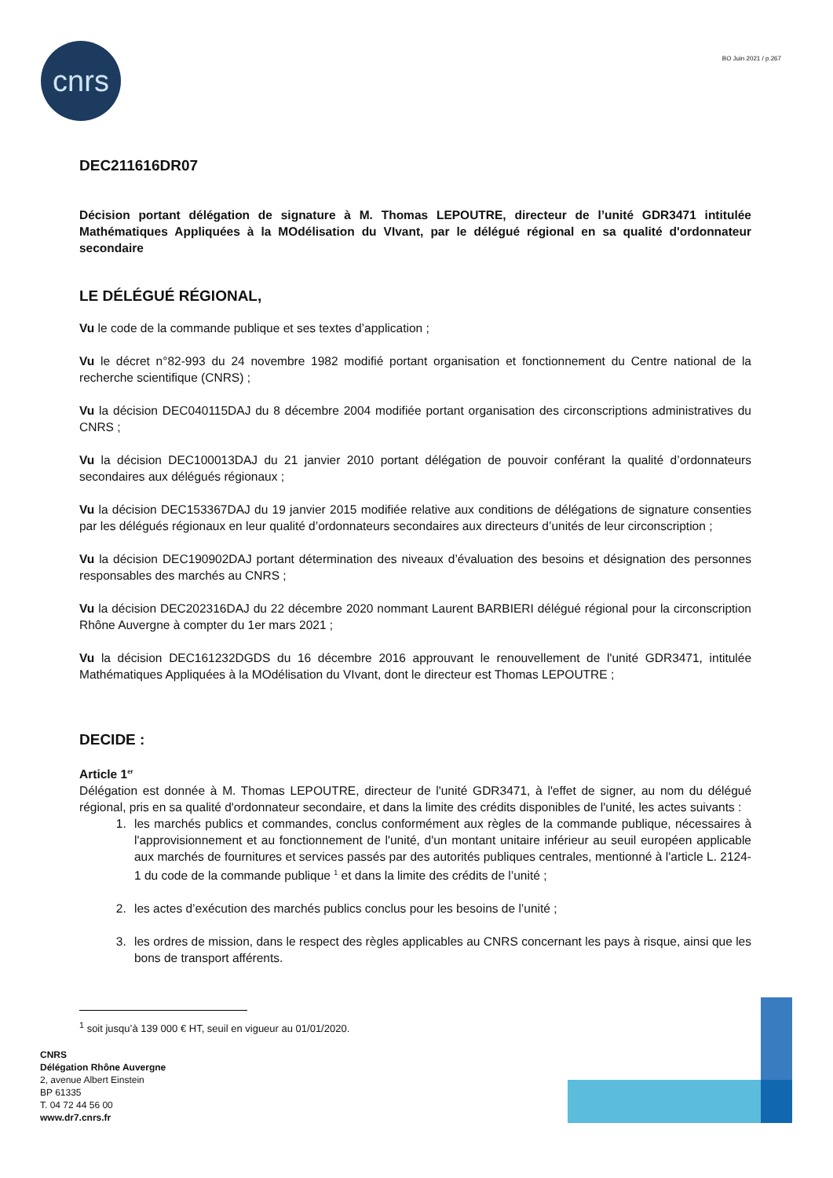cnrs BO Juin 2021 / p.267
DEC211616DR07
Décision portant délégation de signature à M. Thomas LEPOUTRE, directeur de l’unité GDR3471 intitulée Mathématiques Appliquées à la MOdélisation du VIvant, par le délégué régional en sa qualité d'ordonnateur secondaire
LE DÉLÉGUÉ RÉGIONAL,
Vu le code de la commande publique et ses textes d’application ;
Vu le décret n°82-993 du 24 novembre 1982 modifié portant organisation et fonctionnement du Centre national de la recherche scientifique (CNRS) ;
Vu la décision DEC040115DAJ du 8 décembre 2004 modifiée portant organisation des circonscriptions administratives du CNRS ;
Vu la décision DEC100013DAJ du 21 janvier 2010 portant délégation de pouvoir conférant la qualité d’ordonnateurs secondaires aux délégués régionaux ;
Vu la décision DEC153367DAJ du 19 janvier 2015 modifiée relative aux conditions de délégations de signature consenties par les délégués régionaux en leur qualité d’ordonnateurs secondaires aux directeurs d’unités de leur circonscription ;
Vu la décision DEC190902DAJ portant détermination des niveaux d’évaluation des besoins et désignation des personnes responsables des marchés au CNRS ;
Vu la décision DEC202316DAJ du 22 décembre 2020 nommant Laurent BARBIERI délégué régional pour la circonscription Rhône Auvergne à compter du 1er mars 2021 ;
Vu la décision DEC161232DGDS du 16 décembre 2016 approuvant le renouvellement de l'unité GDR3471, intitulée Mathématiques Appliquées à la MOdélisation du VIvant, dont le directeur est Thomas LEPOUTRE ;
DECIDE :
Article 1<sup>er</sup>
Délégation est donnée à M. Thomas LEPOUTRE, directeur de l'unité GDR3471, à l'effet de signer, au nom du délégué régional, pris en sa qualité d'ordonnateur secondaire, et dans la limite des crédits disponibles de l'unité, les actes suivants :
1. les marchés publics et commandes, conclus conformément aux règles de la commande publique, nécessaires à l'approvisionnement et au fonctionnement de l'unité, d'un montant unitaire inférieur au seuil européen applicable aux marchés de fournitures et services passés par des autorités publiques centrales, mentionné à l'article L. 2124-1 du code de la commande publique <sup>1</sup> et dans la limite des crédits de l’unité ;
2. les actes d’exécution des marchés publics conclus pour les besoins de l’unité ;
3. les ordres de mission, dans le respect des règles applicables au CNRS concernant les pays à risque, ainsi que les bons de transport afférents.
<sup>1</sup> soit jusqu’à 139 000 € HT, seuil en vigueur au 01/01/2020.
CNRS
Délégation Rhône Auvergne
2, avenue Albert Einstein
BP 61335
T. 04 72 44 56 00
www.dr7.cnrs.fr